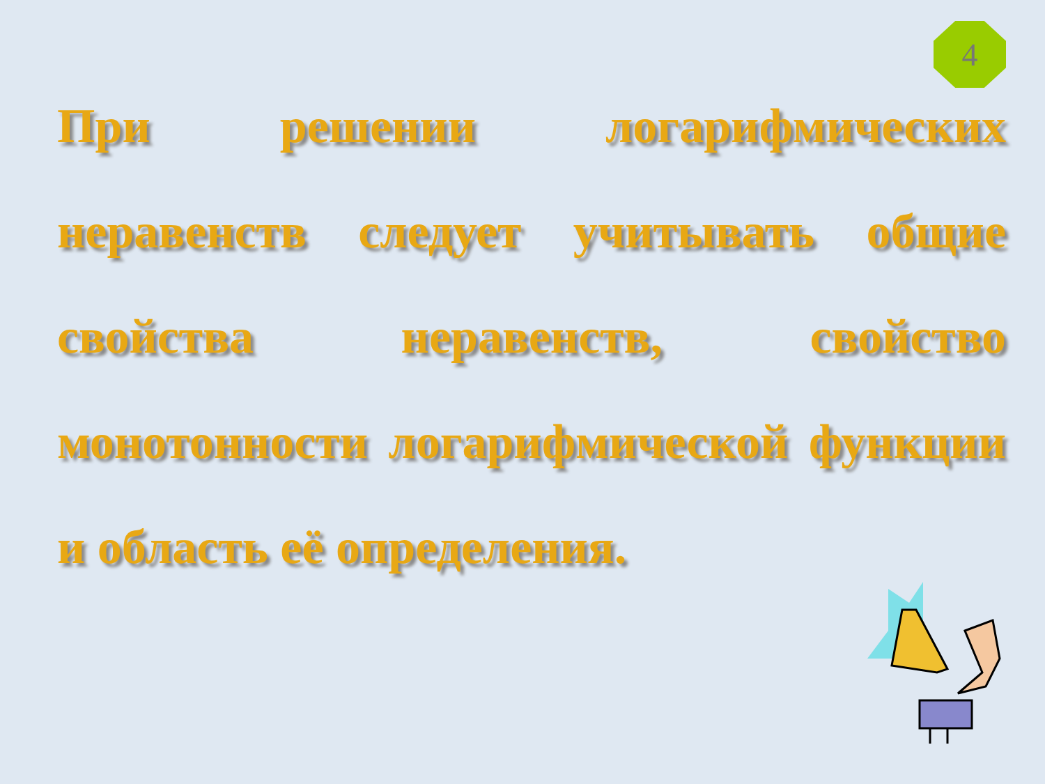4
При решении логарифмических неравенств следует учитывать общие свойства неравенств, свойство монотонности логарифмической функции и область её определения.